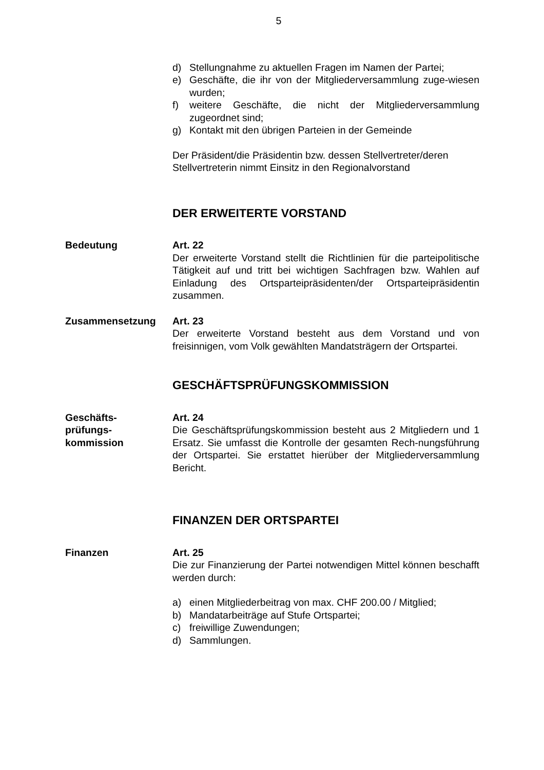5
d) Stellungnahme zu aktuellen Fragen im Namen der Partei;
e) Geschäfte, die ihr von der Mitgliederversammlung zuge-wiesen wurden;
f) weitere Geschäfte, die nicht der Mitgliederversammlung zugeordnet sind;
g) Kontakt mit den übrigen Parteien in der Gemeinde
Der Präsident/die Präsidentin bzw. dessen Stellvertreter/deren Stellvertreterin nimmt Einsitz in den Regionalvorstand
DER ERWEITERTE VORSTAND
Bedeutung Art. 22
Der erweiterte Vorstand stellt die Richtlinien für die parteipolitische Tätigkeit auf und tritt bei wichtigen Sachfragen bzw. Wahlen auf Einladung des Ortsparteipräsidenten/der Ortsparteipräsidentin zusammen.
Zusammensetzung Art. 23
Der erweiterte Vorstand besteht aus dem Vorstand und von freisinnigen, vom Volk gewählten Mandatsträgern der Ortspartei.
GESCHÄFTSPRÜFUNGSKOMMISSION
Geschäfts-
prüfungs-
kommission
Art. 24
Die Geschäftsprüfungskommission besteht aus 2 Mitgliedern und 1 Ersatz. Sie umfasst die Kontrolle der gesamten Rech-nungsführung der Ortspartei. Sie erstattet hierüber der Mitgliederversammlung Bericht.
FINANZEN DER ORTSPARTEI
Finanzen Art. 25
Die zur Finanzierung der Partei notwendigen Mittel können beschafft werden durch:
a) einen Mitgliederbeitrag von max. CHF 200.00 / Mitglied;
b) Mandatarbeiträge auf Stufe Ortspartei;
c) freiwillige Zuwendungen;
d) Sammlungen.